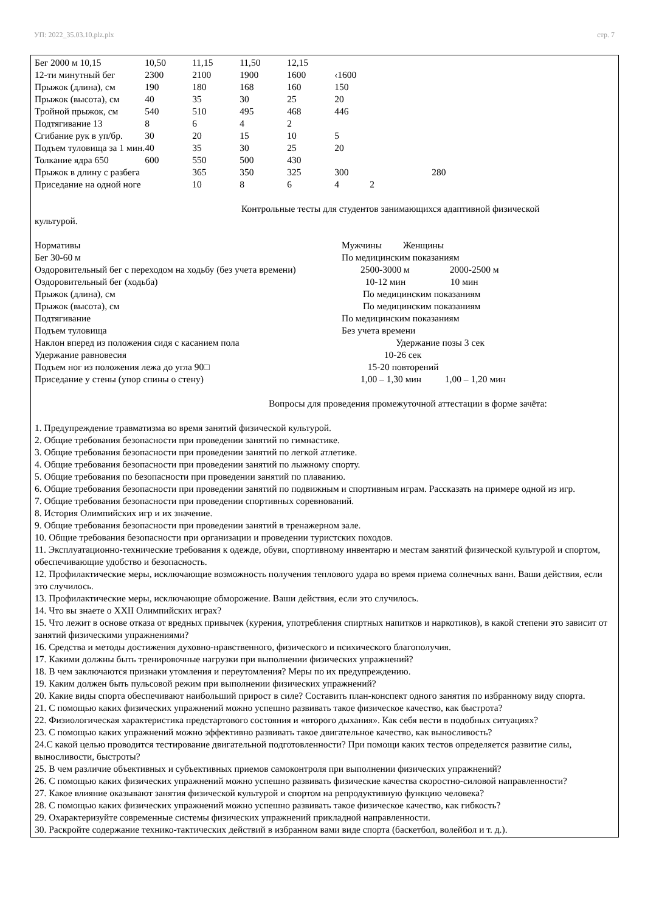УП: 2022_35.03.10.plz.plx стр. 7
| Бег 2000 м 10,15 | 10,50 | 11,15 | 11,50 | 12,15 | | |
| 12-ти минутный бег | 2300 | 2100 | 1900 | 1600 | ‹1600 | |
| Прыжок (длина), см | 190 | 180 | 168 | 160 | 150 | |
| Прыжок (высота), см | 40 | 35 | 30 | 25 | 20 | |
| Тройной прыжок, см | 540 | 510 | 495 | 468 | 446 | |
| Подтягивание 13 | 8 | 6 | 4 | 2 | | |
| Сгибание рук в уп/бр. | 30 | 20 | 15 | 10 | 5 | |
| Подъем туловища за 1 мин. | 40 | 35 | 30 | 25 | 20 | |
| Толкание ядра 650 | 600 | 550 | 500 | 430 | | |
| Прыжок в длину с разбега | | 365 | 350 | 325 | 300 | 280 |
| Приседание на одной ноге | | 10 | 8 | 6 | 4 2 | |
Контрольные тесты для студентов занимающихся адаптивной физической
культурой.
| Нормативы | Мужчины Женщины |
| Бег 30-60 м | По медицинским показаниям |
| Оздоровительный бег с переходом на ходьбу (без учета времени) | 2500-3000 м 2000-2500 м |
| Оздоровительный бег (ходьба) | 10-12 мин 10 мин |
| Прыжок (длина), см | По медицинским показаниям |
| Прыжок (высота), см | По медицинским показаниям |
| Подтягивание | По медицинским показаниям |
| Подъем туловища | Без учета времени |
| Наклон вперед из положения сидя с касанием пола | Удержание позы 3 сек |
| Удержание равновесия | 10-26 сек |
| Подъем ног из положения лежа до угла 90□ | 15-20 повторений |
| Приседание у стены (упор спины о стену) | 1,00 – 1,30 мин 1,00 – 1,20 мин |
Вопросы для проведения промежуточной аттестации в форме зачёта:
1. Предупреждение травматизма во время занятий физической культурой.
2. Общие требования безопасности при проведении занятий по гимнастике.
3. Общие требования безопасности при проведении занятий по легкой атлетике.
4. Общие требования безопасности при проведении занятий по лыжному спорту.
5. Общие требования по безопасности при проведении занятий по плаванию.
6. Общие требования безопасности при проведении занятий по подвижным и спортивным играм. Рассказать на примере одной из игр.
7. Общие требования безопасности при проведении спортивных соревнований.
8. История Олимпийских игр и их значение.
9. Общие требования безопасности при проведении занятий в тренажерном зале.
10. Общие требования безопасности при организации и проведении туристских походов.
11. Эксплуатационно-технические требования к одежде, обуви, спортивному инвентарю и местам занятий физической культурой и спортом, обеспечивающие удобство и безопасность.
12. Профилактические меры, исключающие возможность получения теплового удара во время приема солнечных ванн. Ваши действия, если это случилось.
13. Профилактические меры, исключающие обморожение. Ваши действия, если это случилось.
14. Что вы знаете о XXII Олимпийских играх?
15. Что лежит в основе отказа от вредных привычек (курения, употребления спиртных напитков и наркотиков), в какой степени это зависит от занятий физическими упражнениями?
16. Средства и методы достижения духовно-нравственного, физического и психического благополучия.
17. Какими должны быть тренировочные нагрузки при выполнении физических упражнений?
18. В чем заключаются признаки утомления и переутомления? Меры по их предупреждению.
19. Каким должен быть пульсовой режим при выполнении физических упражнений?
20. Какие виды спорта обеспечивают наибольший прирост в силе? Составить план-конспект одного занятия по избранному виду спорта.
21. С помощью каких физических упражнений можно успешно развивать такое физическое качество, как быстрота?
22. Физиологическая характеристика предстартового состояния и «второго дыхания». Как себя вести в подобных ситуациях?
23. С помощью каких упражнений можно эффективно развивать такое двигательное качество, как выносливость?
24.С какой целью проводится тестирование двигательной подготовленности? При помощи каких тестов определяется развитие силы, выносливости, быстроты?
25. В чем различие объективных и субъективных приемов самоконтроля при выполнении физических упражнений?
26. С помощью каких физических упражнений можно успешно развивать физические качества скоростно-силовой направленности?
27. Какое влияние оказывают занятия физической культурой и спортом на репродуктивную функцию человека?
28. С помощью каких физических упражнений можно успешно развивать такое физическое качество, как гибкость?
29. Охарактеризуйте современные системы физических упражнений прикладной направленности.
30. Раскройте содержание технико-тактических действий в избранном вами виде спорта (баскетбол, волейбол и т. д.).